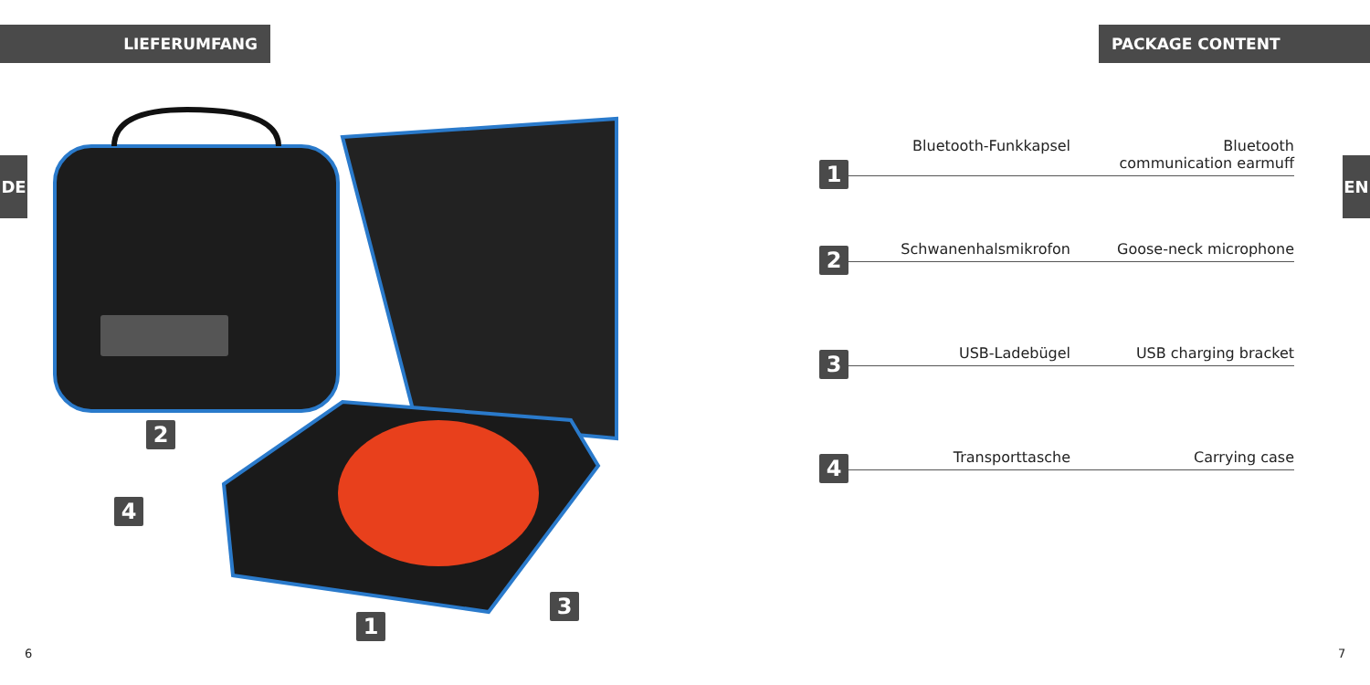LIEFERUMFANG
DE
2
4
3
1
6
PACKAGE CONTENT
EN
1
Bluetooth-Funkkapsel Bluetooth communication earmuff
2
Schwanenhalsmikrofon Goose-neck microphone
3
USB-Ladebügel USB charging bracket
4
Transporttasche Carrying case
7